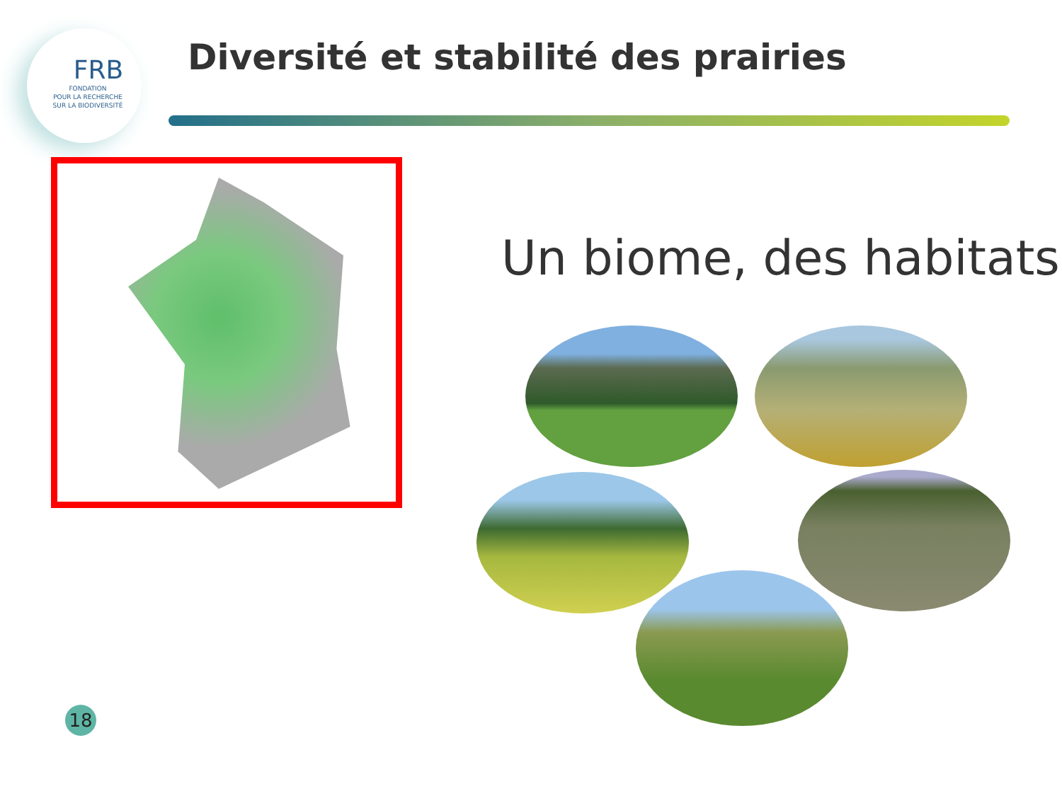FRB
FONDATION
POUR LA RECHERCHE
SUR LA BIODIVERSITÉ
Diversité et stabilité des prairies
Un biome, des habitats
18